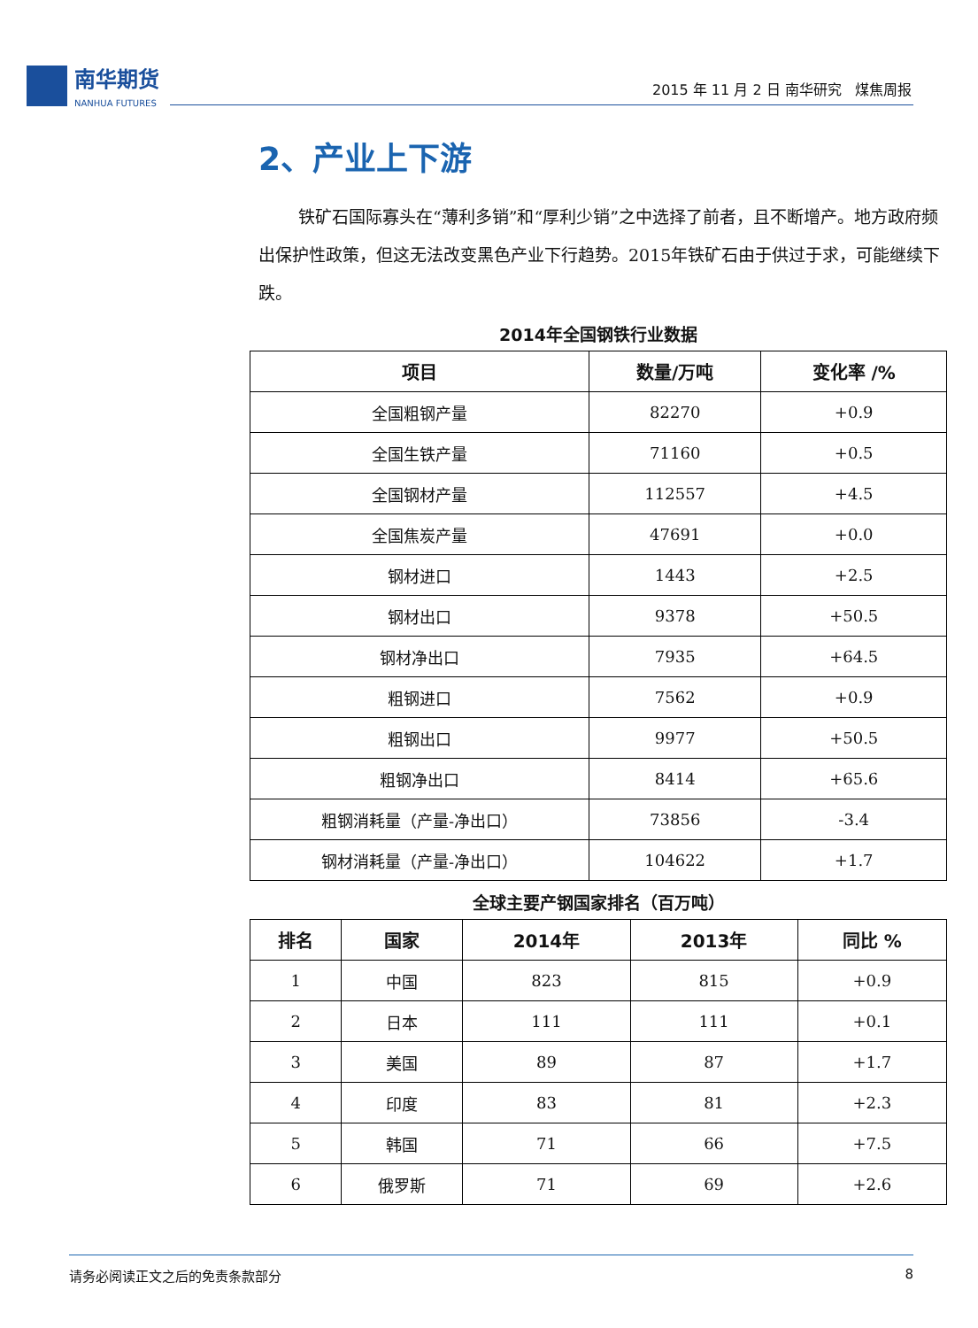南华期货
NANHUA FUTURES
2015 年 11 月 2 日 南华研究 煤焦周报
2、产业上下游
铁矿石国际寡头在“薄利多销”和“厚利少销”之中选择了前者，且不断增产。地方政府频出保护性政策，但这无法改变黑色产业下行趋势。2015年铁矿石由于供过于求，可能继续下跌。
2014年全国钢铁行业数据
| 项目 | 数量/万吨 | 变化率 /% |
| --- | --- | --- |
| 全国粗钢产量 | 82270 | +0.9 |
| 全国生铁产量 | 71160 | +0.5 |
| 全国钢材产量 | 112557 | +4.5 |
| 全国焦炭产量 | 47691 | +0.0 |
| 钢材进口 | 1443 | +2.5 |
| 钢材出口 | 9378 | +50.5 |
| 钢材净出口 | 7935 | +64.5 |
| 粗钢进口 | 7562 | +0.9 |
| 粗钢出口 | 9977 | +50.5 |
| 粗钢净出口 | 8414 | +65.6 |
| 粗钢消耗量（产量-净出口） | 73856 | -3.4 |
| 钢材消耗量（产量-净出口） | 104622 | +1.7 |
全球主要产钢国家排名（百万吨）
| 排名 | 国家 | 2014年 | 2013年 | 同比 % |
| --- | --- | --- | --- | --- |
| 1 | 中国 | 823 | 815 | +0.9 |
| 2 | 日本 | 111 | 111 | +0.1 |
| 3 | 美国 | 89 | 87 | +1.7 |
| 4 | 印度 | 83 | 81 | +2.3 |
| 5 | 韩国 | 71 | 66 | +7.5 |
| 6 | 俄罗斯 | 71 | 69 | +2.6 |
请务必阅读正文之后的免责条款部分 8